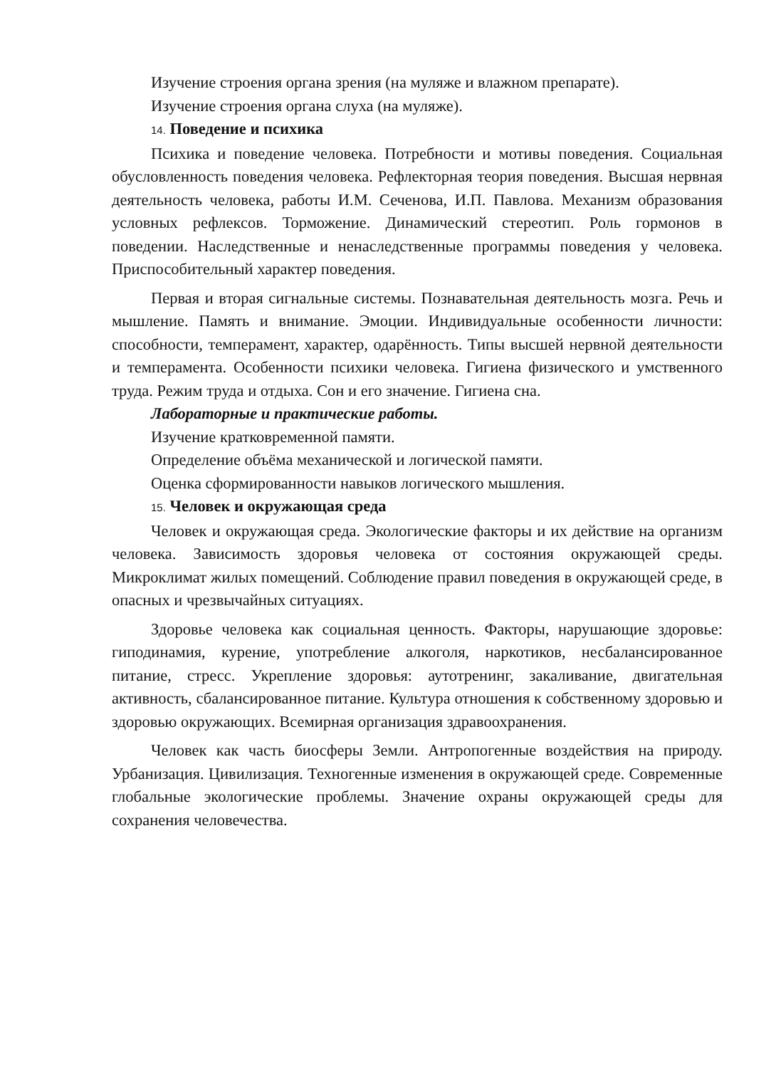Изучение строения органа зрения (на муляже и влажном препарате).
Изучение строения органа слуха (на муляже).
14. Поведение и психика
Психика и поведение человека. Потребности и мотивы поведения. Социальная обусловленность поведения человека. Рефлекторная теория поведения. Высшая нервная деятельность человека, работы И.М. Сеченова, И.П. Павлова. Механизм образования условных рефлексов. Торможение. Динамический стереотип. Роль гормонов в поведении. Наследственные и ненаследственные программы поведения у человека. Приспособительный характер поведения.
Первая и вторая сигнальные системы. Познавательная деятельность мозга. Речь и мышление. Память и внимание. Эмоции. Индивидуальные особенности личности: способности, темперамент, характер, одарённость. Типы высшей нервной деятельности и темперамента. Особенности психики человека. Гигиена физического и умственного труда. Режим труда и отдыха. Сон и его значение. Гигиена сна.
Лабораторные и практические работы.
Изучение кратковременной памяти.
Определение объёма механической и логической памяти.
Оценка сформированности навыков логического мышления.
15. Человек и окружающая среда
Человек и окружающая среда. Экологические факторы и их действие на организм человека. Зависимость здоровья человека от состояния окружающей среды. Микроклимат жилых помещений. Соблюдение правил поведения в окружающей среде, в опасных и чрезвычайных ситуациях.
Здоровье человека как социальная ценность. Факторы, нарушающие здоровье: гиподинамия, курение, употребление алкоголя, наркотиков, несбалансированное питание, стресс. Укрепление здоровья: аутотренинг, закаливание, двигательная активность, сбалансированное питание. Культура отношения к собственному здоровью и здоровью окружающих. Всемирная организация здравоохранения.
Человек как часть биосферы Земли. Антропогенные воздействия на природу. Урбанизация. Цивилизация. Техногенные изменения в окружающей среде. Современные глобальные экологические проблемы. Значение охраны окружающей среды для сохранения человечества.